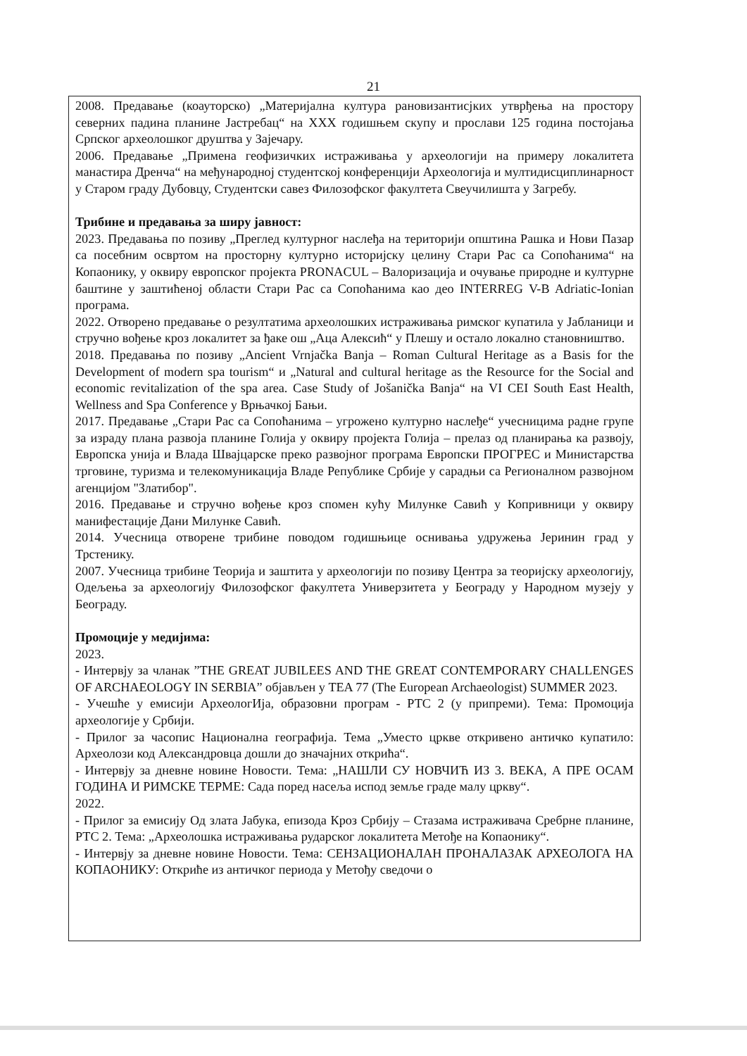21
2008. Предавање (коауторско) „Материјална култура рановизантисјких утврђења на простору северних падина планине Јастребац“ на XXX годишњем скупу и прослави 125 година постојања Српског археолошког друштва у Зајечару.
2006. Предавање „Примена геофизичких истраживања у археологији на примеру локалитета манастира Дренча“ на међународној студентској конференцији Археологија и мултидисциплинарност у Старом граду Дубовцу, Студентски савез Филозофског факултета Свеучилишта у Загребу.
Трибине и предавања за ширу јавност:
2023. Предавања по позиву „Преглед културног наслеђа на територији општина Рашка и Нови Пазар са посебним освртом на просторну културно историјску целину Стари Рас са Сопоћанима“ на Копаонику, у оквиру европског пројекта PRONACUL – Валоризација и очување природне и културне баштине у заштићеној области Стари Рас са Сопоћанима као део INTERREG V-B Adriatic-Ionian програма.
2022. Отворено предавање о резултатима археолошких истраживања римског купатила у Јабланици и стручно вођење кроз локалитет за ђаке ош „Аца Алексић“ у Плешу и остало локално становништво.
2018. Предавања по позиву „Ancient Vrnjačka Banja – Roman Cultural Heritage as a Basis for the Development of modern spa tourism“ и „Natural and cultural heritage as the Resource for the Social and economic revitalization of the spa area. Case Study of Jošanička Banja“ на VI CEI South East Health, Wellness and Spa Conference у Врњачкој Бањи.
2017. Предавање „Стари Рас са Сопоћанима – угрожено културно наслеђе“ учесницима радне групе за израду плана развоја планине Голија у оквиру пројекта Голија – прелаз од планирања ка развоју, Европска унија и Влада Швајцарске преко развојног програма Европски ПРОГРЕС и Министарства трговине, туризма и телекомуникација Владе Републике Србије у сарадњи са Регионалном развојном агенцијом "Златибор".
2016. Предавање и стручно вођење кроз спомен кућу Милунке Савић у Копривници у оквиру манифестације Дани Милунке Савић.
2014. Учесница отворене трибине поводом годишњице оснивања удружења Јеринин град у Трстенику.
2007. Учесница трибине Теорија и заштита у археологији по позиву Центра за теоријску археологију, Одељења за археологију Филозофског факултета Универзитета у Београду у Народном музеју у Београду.
Промоције у медијима:
2023.
- Интервју за чланак ”THE GREAT JUBILEES AND THE GREAT CONTEMPORARY CHALLENGES OF ARCHAEOLOGY IN SERBIA” објављен у TEA 77 (The European Archaeologist) SUMMER 2023.
- Учешће у емисији АрхеологИја, образовни програм - РТС 2 (у припреми). Тема: Промоција археологије у Србији.
- Прилог за часопис Национална географија. Тема „Уместо цркве откривено античко купатило: Археолози код Александровца дошли до значајних открића“.
- Интервју за дневне новине Новости. Тема: „НАШЛИ СУ НОВЧИЋ ИЗ 3. ВЕКА, А ПРЕ ОСАМ ГОДИНА И РИМСКЕ ТЕРМЕ: Сада поред насеља испод земље граде малу цркву“.
2022.
- Прилог за емисију Од злата Јабука, епизода Кроз Србију – Стазама истраживача Сребрне планине, РТС 2. Тема: „Археолошка истраживања рударског локалитета Метође на Копаонику“.
- Интервју за дневне новине Новости. Тема: СЕНЗАЦИОНАЛАН ПРОНАЛАЗАК АРХЕОЛОГА НА КОПАОНИКУ: Откриће из античког периода у Метођу сведочи о